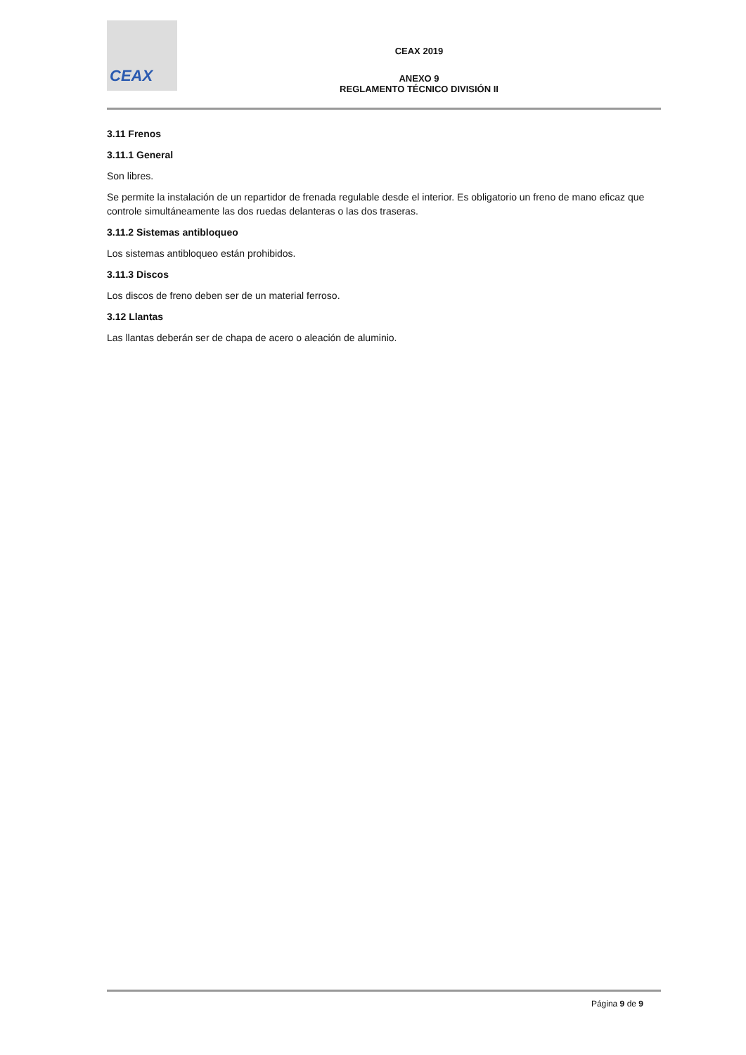CEAX
CEAX 2019
ANEXO 9
REGLAMENTO TÉCNICO DIVISIÓN II
3.11 Frenos
3.11.1 General
Son libres.
Se permite la instalación de un repartidor de frenada regulable desde el interior. Es obligatorio un freno de mano eficaz que controle simultáneamente las dos ruedas delanteras o las dos traseras.
3.11.2 Sistemas antibloqueo
Los sistemas antibloqueo están prohibidos.
3.11.3 Discos
Los discos de freno deben ser de un material ferroso.
3.12 Llantas
Las llantas deberán ser de chapa de acero o aleación de aluminio.
Página 9 de 9